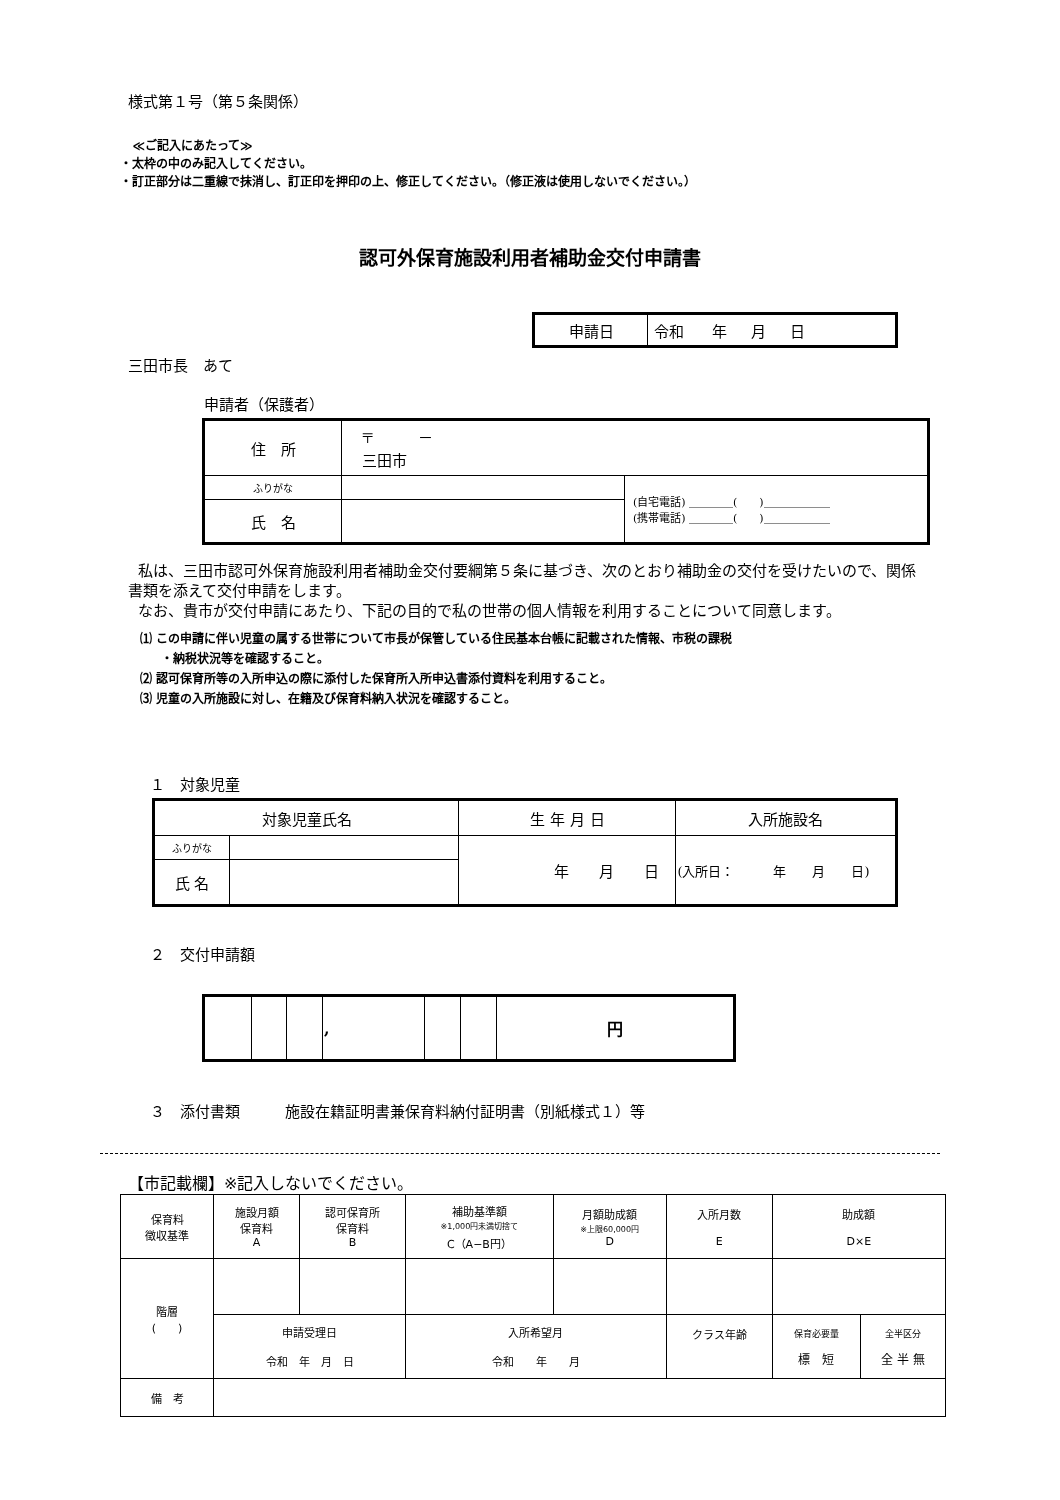様式第１号（第５条関係）
≪ご記入にあたって≫
・太枠の中のみ記入してください。
・訂正部分は二重線で抹消し、訂正印を押印の上、修正してください。（修正液は使用しないでください。）
認可外保育施設利用者補助金交付申請書
| 申請日 | 令和 年 月 日 |
三田市長　あて
申請者（保護者）
| 住 所 | 〒 － 三田市 | |
| ふりがな | | (自宅電話) ＿＿＿＿( )＿＿＿＿＿＿ (携帯電話) ＿＿＿＿( )＿＿＿＿＿＿ |
| 氏 名 | | |
私は、三田市認可外保育施設利用者補助金交付要綱第５条に基づき、次のとおり補助金の交付を受けたいので、関係書類を添えて交付申請をします。
なお、貴市が交付申請にあたり、下記の目的で私の世帯の個人情報を利用することについて同意します。
⑴ この申請に伴い児童の属する世帯について市長が保管している住民基本台帳に記載された情報、市税の課税
・納税状況等を確認すること。
⑵ 認可保育所等の入所申込の際に添付した保育所入所申込書添付資料を利用すること。
⑶ 児童の入所施設に対し、在籍及び保育料納入状況を確認すること。
１　対象児童
| 対象児童氏名 | | 生 年 月 日 | 入所施設名 |
| ふりがな | | 年 月 日 | (入所日： 年 月 日) |
| 氏 名 | | | |
２　交付申請額
| | | | , | | | 円 |
３　添付書類　　　施設在籍証明書兼保育料納付証明書（別紙様式１）等
【市記載欄】※記入しないでください。
| 保育料 徴収基準 | 施設月額 保育料 A | 認可保育所 保育料 B | 補助基準額 ※1,000円未満切捨て C（A−B円） | 月額助成額 ※上限60,000円 D | 入所月数 E | 助成額 D×E | |
| 階層 ( ) | | | | | | | |
| | 申請受理日 令和 年 月 日 | | 入所希望月 令和 年 月 | | クラス年齢 | 保育必要量 標 短 | 全半区分 全 半 無 |
| 備 考 | | | | | | | |